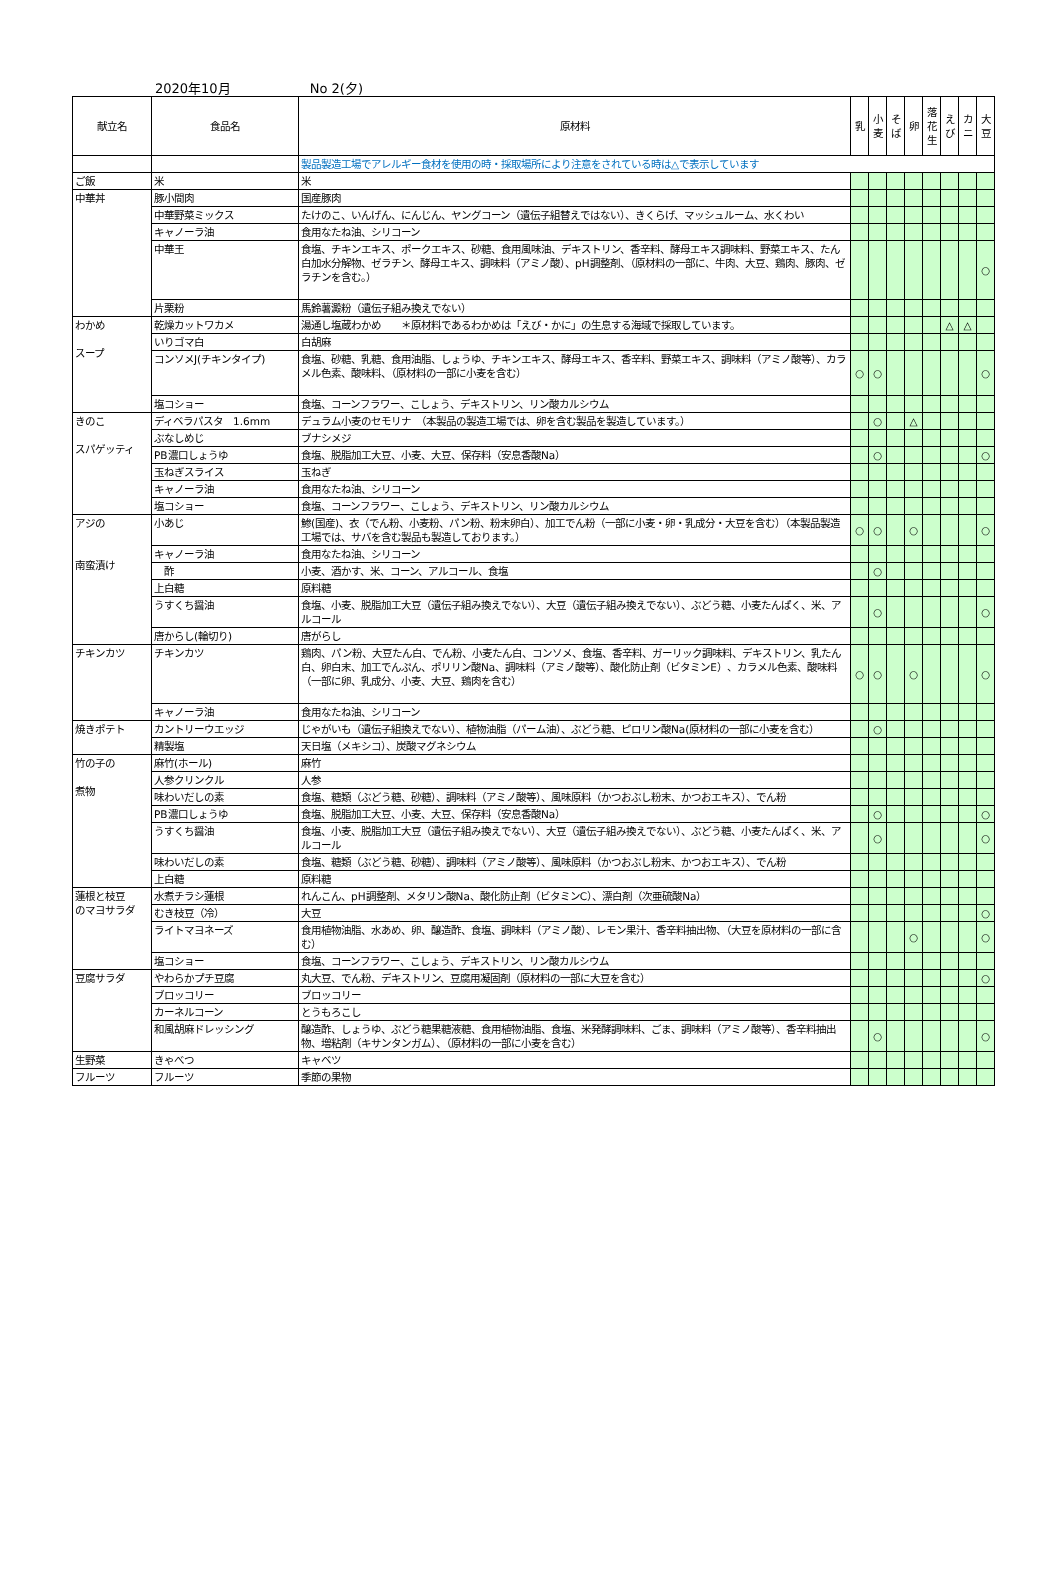2020年10月 No 2(夕)
| 献立名 | 食品名 | 原材料 | 乳 | 小 麦 | そ ば | 卵 | 落 花 生 | え び | カ ニ | 大 豆 |
| --- | --- | --- | --- | --- | --- | --- | --- | --- | --- | --- |
| | | 製品製造工場でアレルギー食材を使用の時・採取場所により注意をされている時は△で表示しています | | | | | | | | |
| ご飯 | 米 | 米 | | | | | | | | |
| 中華丼 | 豚小間肉 | 国産豚肉 | | | | | | | | |
| | 中華野菜ミックス | たけのこ、いんげん、にんじん、ヤングコーン（遺伝子組替えではない）、きくらげ、マッシュルーム、水くわい | | | | | | | | |
| | キャノーラ油 | 食用なたね油、シリコーン | | | | | | | | |
| | 中華王 | 食塩、チキンエキス、ポークエキス、砂糖、食用風味油、デキストリン、香辛料、酵母エキス調味料、野菜エキス、たん白加水分解物、ゼラチン、酵母エキス、調味料（アミノ酸）、pH調整剤、（原材料の一部に、牛肉、大豆、鶏肉、豚肉、ゼラチンを含む。） | | | | | | | | ○ |
| | 片栗粉 | 馬鈴薯澱粉（遺伝子組み換えでない） | | | | | | | | |
| わかめ スープ | 乾燥カットワカメ | 湯通し塩蔵わかめ ＊原材料であるわかめは「えび・かに」の生息する海域で採取しています。 | | | | | | △ | △ | |
| | いりゴマ白 | 白胡麻 | | | | | | | | |
| | コンソメJ(チキンタイプ) | 食塩、砂糖、乳糖、食用油脂、しょうゆ、チキンエキス、酵母エキス、香辛料、野菜エキス、調味料（アミノ酸等）、カラメル色素、酸味料、（原材料の一部に小麦を含む） | ○ | ○ | | | | | | ○ |
| | 塩コショー | 食塩、コーンフラワー、こしょう、デキストリン、リン酸カルシウム | | | | | | | | |
| きのこ スパゲッティ | ディベラパスタ 1.6mm | デュラム小麦のセモリナ （本製品の製造工場では、卵を含む製品を製造しています。） | | ○ | | △ | | | | |
| | ぶなしめじ | ブナシメジ | | | | | | | | |
| | PB濃口しょうゆ | 食塩、脱脂加工大豆、小麦、大豆、保存料（安息香酸Na） | | ○ | | | | | | ○ |
| | 玉ねぎスライス | 玉ねぎ | | | | | | | | |
| | キャノーラ油 | 食用なたね油、シリコーン | | | | | | | | |
| | 塩コショー | 食塩、コーンフラワー、こしょう、デキストリン、リン酸カルシウム | | | | | | | | |
| アジの 南蛮漬け | 小あじ | 鯵(国産)、衣（でん粉、小麦粉、パン粉、粉末卵白）、加工でん粉（一部に小麦・卵・乳成分・大豆を含む）（本製品製造工場では、サバを含む製品も製造しております。） | ○ | ○ | | ○ | | | | ○ |
| | キャノーラ油 | 食用なたね油、シリコーン | | | | | | | | |
| | 酢 | 小麦、酒かす、米、コーン、アルコール、食塩 | | ○ | | | | | | |
| | 上白糖 | 原料糖 | | | | | | | | |
| | うすくち醤油 | 食塩、小麦、脱脂加工大豆（遺伝子組み換えでない）、大豆（遺伝子組み換えでない）、ぶどう糖、小麦たんぱく、米、アルコール | | ○ | | | | | | ○ |
| | 唐からし(輪切り) | 唐がらし | | | | | | | | |
| チキンカツ | チキンカツ | 鶏肉、パン粉、大豆たん白、でん粉、小麦たん白、コンソメ、食塩、香辛料、ガーリック調味料、デキストリン、乳たん白、卵白末、加工でんぷん、ポリリン酸Na、調味料（アミノ酸等）、酸化防止剤（ビタミンE）、カラメル色素、酸味料（一部に卵、乳成分、小麦、大豆、鶏肉を含む） | ○ | ○ | | ○ | | | | ○ |
| | キャノーラ油 | 食用なたね油、シリコーン | | | | | | | | |
| 焼きポテト | カントリーウエッジ | じゃがいも（遺伝子組換えでない）、植物油脂（パーム油）、ぶどう糖、ピロリン酸Na(原材料の一部に小麦を含む） | | ○ | | | | | | |
| | 精製塩 | 天日塩（メキシコ）、炭酸マグネシウム | | | | | | | | |
| 竹の子の 煮物 | 麻竹(ホール) | 麻竹 | | | | | | | | |
| | 人参クリンクル | 人参 | | | | | | | | |
| | 味わいだしの素 | 食塩、糖類（ぶどう糖、砂糖）、調味料（アミノ酸等）、風味原料（かつおぶし粉末、かつおエキス）、でん粉 | | | | | | | | |
| | PB濃口しょうゆ | 食塩、脱脂加工大豆、小麦、大豆、保存料（安息香酸Na） | | ○ | | | | | | ○ |
| | うすくち醤油 | 食塩、小麦、脱脂加工大豆（遺伝子組み換えでない）、大豆（遺伝子組み換えでない）、ぶどう糖、小麦たんぱく、米、アルコール | | ○ | | | | | | ○ |
| | 味わいだしの素 | 食塩、糖類（ぶどう糖、砂糖）、調味料（アミノ酸等）、風味原料（かつおぶし粉末、かつおエキス）、でん粉 | | | | | | | | |
| | 上白糖 | 原料糖 | | | | | | | | |
| 蓮根と枝豆 のマヨサラダ | 水煮チラシ蓮根 | れんこん、pH調整剤、メタリン酸Na、酸化防止剤（ビタミンC）、漂白剤（次亜硫酸Na） | | | | | | | | |
| | むき枝豆（冷） | 大豆 | | | | | | | | ○ |
| | ライトマヨネーズ | 食用植物油脂、水あめ、卵、醸造酢、食塩、調味料（アミノ酸）、レモン果汁、香辛料抽出物、（大豆を原材料の一部に含む） | | | | ○ | | | | ○ |
| | 塩コショー | 食塩、コーンフラワー、こしょう、デキストリン、リン酸カルシウム | | | | | | | | |
| 豆腐サラダ | やわらかプチ豆腐 | 丸大豆、でん粉、デキストリン、豆腐用凝固剤（原材料の一部に大豆を含む） | | | | | | | | ○ |
| | ブロッコリー | ブロッコリー | | | | | | | | |
| | カーネルコーン | とうもろこし | | | | | | | | |
| | 和風胡麻ドレッシング | 醸造酢、しょうゆ、ぶどう糖果糖液糖、食用植物油脂、食塩、米発酵調味料、ごま、調味料（アミノ酸等）、香辛料抽出物、増粘剤（キサンタンガム）、（原材料の一部に小麦を含む） | | ○ | | | | | | ○ |
| 生野菜 | きゃべつ | キャベツ | | | | | | | | |
| フルーツ | フルーツ | 季節の果物 | | | | | | | | |